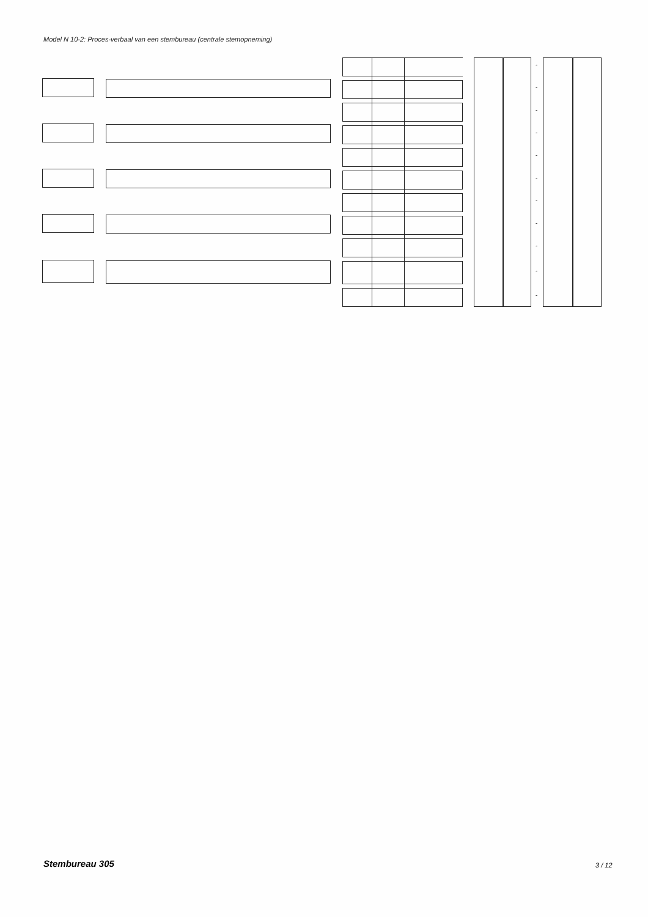Model N 10-2: Proces-verbaal van een stembureau (centrale stemopneming)
-
-
-
-
-
-
-
-
-
-
-
Stembureau 305 3 / 12